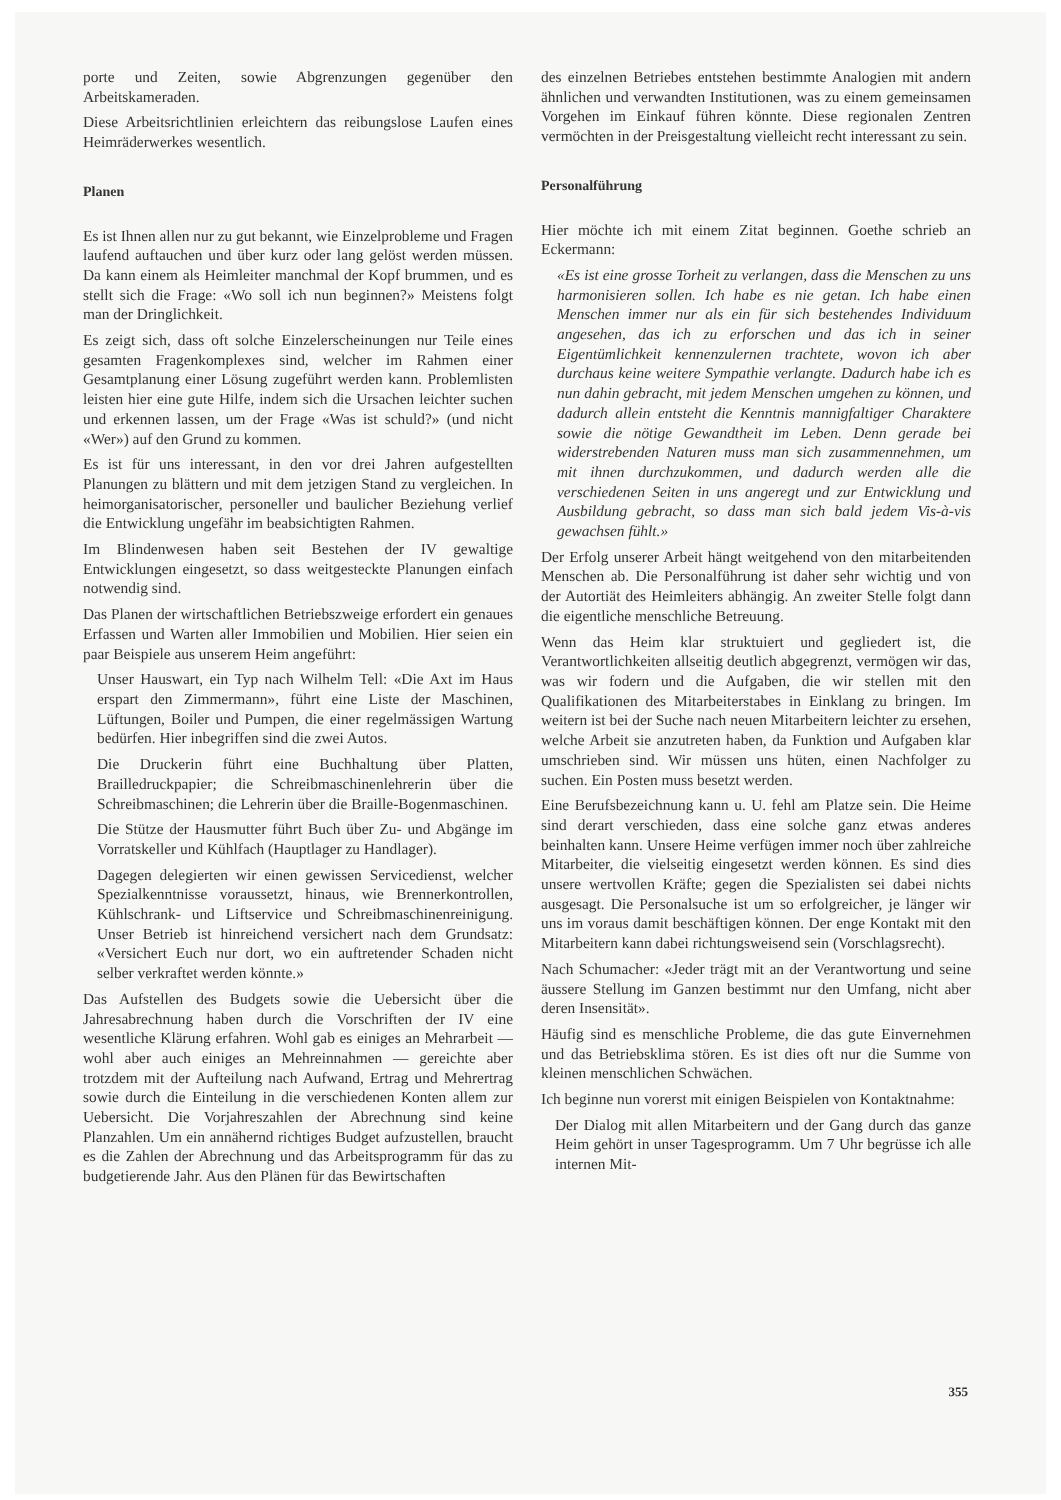porte und Zeiten, sowie Abgrenzungen gegenüber den Arbeitskameraden.
Diese Arbeitsrichtlinien erleichtern das reibungslose Laufen eines Heimräderwerkes wesentlich.
Planen
Es ist Ihnen allen nur zu gut bekannt, wie Einzelprobleme und Fragen laufend auftauchen und über kurz oder lang gelöst werden müssen. Da kann einem als Heimleiter manchmal der Kopf brummen, und es stellt sich die Frage: «Wo soll ich nun beginnen?» Meistens folgt man der Dringlichkeit.
Es zeigt sich, dass oft solche Einzelerscheinungen nur Teile eines gesamten Fragenkomplexes sind, welcher im Rahmen einer Gesamtplanung einer Lösung zugeführt werden kann. Problemlisten leisten hier eine gute Hilfe, indem sich die Ursachen leichter suchen und erkennen lassen, um der Frage «Was ist schuld?» (und nicht «Wer») auf den Grund zu kommen.
Es ist für uns interessant, in den vor drei Jahren aufgestellten Planungen zu blättern und mit dem jetzigen Stand zu vergleichen. In heimorganisatorischer, personeller und baulicher Beziehung verlief die Entwicklung ungefähr im beabsichtigten Rahmen.
Im Blindenwesen haben seit Bestehen der IV gewaltige Entwicklungen eingesetzt, so dass weitgesteckte Planungen einfach notwendig sind.
Das Planen der wirtschaftlichen Betriebszweige erfordert ein genaues Erfassen und Warten aller Immobilien und Mobilien. Hier seien ein paar Beispiele aus unserem Heim angeführt:
Unser Hauswart, ein Typ nach Wilhelm Tell: «Die Axt im Haus erspart den Zimmermann», führt eine Liste der Maschinen, Lüftungen, Boiler und Pumpen, die einer regelmässigen Wartung bedürfen. Hier inbegriffen sind die zwei Autos.
Die Druckerin führt eine Buchhaltung über Platten, Brailledruckpapier; die Schreibmaschinenlehrerin über die Schreibmaschinen; die Lehrerin über die Braille-Bogenmaschinen.
Die Stütze der Hausmutter führt Buch über Zu- und Abgänge im Vorratskeller und Kühlfach (Hauptlager zu Handlager).
Dagegen delegierten wir einen gewissen Servicedienst, welcher Spezialkenntnisse voraussetzt, hinaus, wie Brennerkontrollen, Kühlschrank- und Liftservice und Schreibmaschinenreinigung. Unser Betrieb ist hinreichend versichert nach dem Grundsatz: «Versichert Euch nur dort, wo ein auftretender Schaden nicht selber verkraftet werden könnte.»
Das Aufstellen des Budgets sowie die Uebersicht über die Jahresabrechnung haben durch die Vorschriften der IV eine wesentliche Klärung erfahren. Wohl gab es einiges an Mehrarbeit — wohl aber auch einiges an Mehreinnahmen — gereichte aber trotzdem mit der Aufteilung nach Aufwand, Ertrag und Mehrertrag sowie durch die Einteilung in die verschiedenen Konten allem zur Uebersicht. Die Vorjahreszahlen der Abrechnung sind keine Planzahlen. Um ein annähernd richtiges Budget aufzustellen, braucht es die Zahlen der Abrechnung und das Arbeitsprogramm für das zu budgetierende Jahr. Aus den Plänen für das Bewirtschaften
des einzelnen Betriebes entstehen bestimmte Analogien mit andern ähnlichen und verwandten Institutionen, was zu einem gemeinsamen Vorgehen im Einkauf führen könnte. Diese regionalen Zentren vermöchten in der Preisgestaltung vielleicht recht interessant zu sein.
Personalführung
Hier möchte ich mit einem Zitat beginnen. Goethe schrieb an Eckermann:
«Es ist eine grosse Torheit zu verlangen, dass die Menschen zu uns harmonisieren sollen. Ich habe es nie getan. Ich habe einen Menschen immer nur als ein für sich bestehendes Individuum angesehen, das ich zu erforschen und das ich in seiner Eigentümlichkeit kennenzulernen trachtete, wovon ich aber durchaus keine weitere Sympathie verlangte. Dadurch habe ich es nun dahin gebracht, mit jedem Menschen umgehen zu können, und dadurch allein entsteht die Kenntnis mannigfaltiger Charaktere sowie die nötige Gewandtheit im Leben. Denn gerade bei widerstrebenden Naturen muss man sich zusammennehmen, um mit ihnen durchzukommen, und dadurch werden alle die verschiedenen Seiten in uns angeregt und zur Entwicklung und Ausbildung gebracht, so dass man sich bald jedem Vis-à-vis gewachsen fühlt.»
Der Erfolg unserer Arbeit hängt weitgehend von den mitarbeitenden Menschen ab. Die Personalführung ist daher sehr wichtig und von der Autortiät des Heimleiters abhängig. An zweiter Stelle folgt dann die eigentliche menschliche Betreuung.
Wenn das Heim klar struktuiert und gegliedert ist, die Verantwortlichkeiten allseitig deutlich abgegrenzt, vermögen wir das, was wir fodern und die Aufgaben, die wir stellen mit den Qualifikationen des Mitarbeiterstabes in Einklang zu bringen. Im weitern ist bei der Suche nach neuen Mitarbeitern leichter zu ersehen, welche Arbeit sie anzutreten haben, da Funktion und Aufgaben klar umschrieben sind. Wir müssen uns hüten, einen Nachfolger zu suchen. Ein Posten muss besetzt werden.
Eine Berufsbezeichnung kann u. U. fehl am Platze sein. Die Heime sind derart verschieden, dass eine solche ganz etwas anderes beinhalten kann. Unsere Heime verfügen immer noch über zahlreiche Mitarbeiter, die vielseitig eingesetzt werden können. Es sind dies unsere wertvollen Kräfte; gegen die Spezialisten sei dabei nichts ausgesagt. Die Personalsuche ist um so erfolgreicher, je länger wir uns im voraus damit beschäftigen können. Der enge Kontakt mit den Mitarbeitern kann dabei richtungsweisend sein (Vorschlagsrecht).
Nach Schumacher: «Jeder trägt mit an der Verantwortung und seine äussere Stellung im Ganzen bestimmt nur den Umfang, nicht aber deren Insensität».
Häufig sind es menschliche Probleme, die das gute Einvernehmen und das Betriebsklima stören. Es ist dies oft nur die Summe von kleinen menschlichen Schwächen.
Ich beginne nun vorerst mit einigen Beispielen von Kontaktnahme:
Der Dialog mit allen Mitarbeitern und der Gang durch das ganze Heim gehört in unser Tagesprogramm. Um 7 Uhr begrüsse ich alle internen Mit-
355